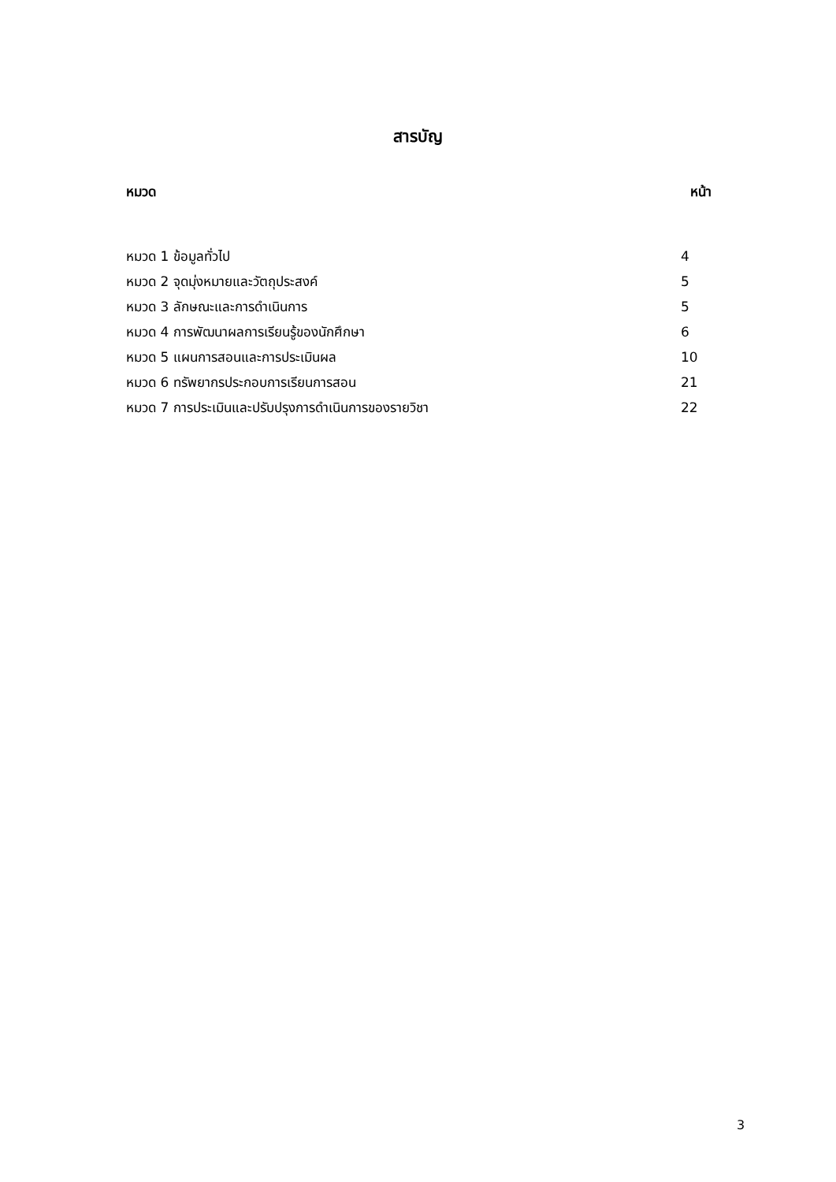สารบัญ
หมวด หน้า
หมวด 1 ข้อมูลทั่วไป 4
หมวด 2 จุดมุ่งหมายและวัตถุประสงค์ 5
หมวด 3 ลักษณะและการดำเนินการ 5
หมวด 4 การพัฒนาผลการเรียนรู้ของนักศึกษา 6
หมวด 5 แผนการสอนและการประเมินผล 10
หมวด 6 ทรัพยากรประกอบการเรียนการสอน 21
หมวด 7 การประเมินและปรับปรุงการดำเนินการของรายวิชา 22
3